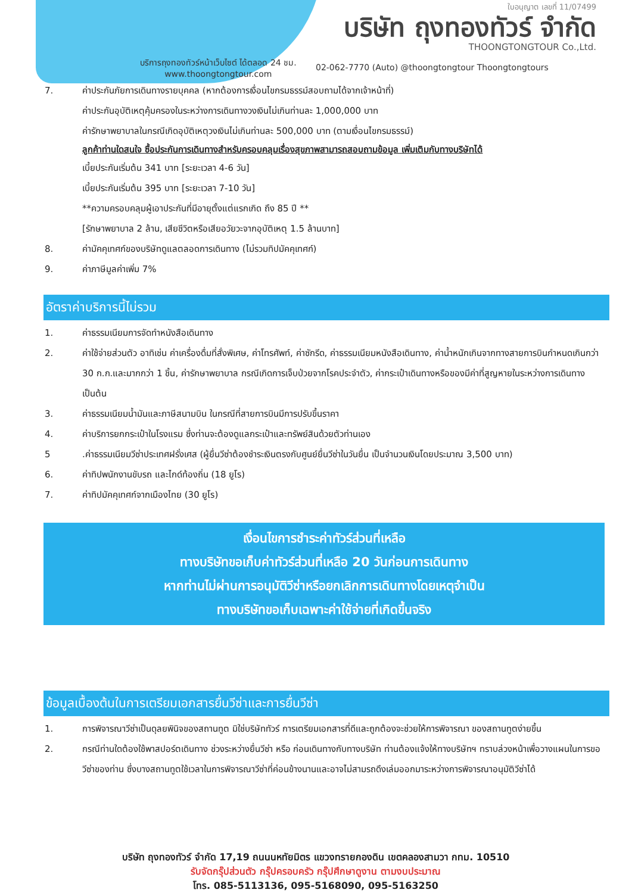ใบอนุญาต เลขที่ 11/07499
บริษัท ถุงทองทัวร์ จำกัด
THOONGTONGTOUR Co.,Ltd.
บริการถุงทองทัวร์หน้าเว็บไซต์ ได้ตลอด 24 ชม.
www.thoongtongtour.com
02-062-7770 (Auto) @thoongtongtour Thoongtongtours
7. ค่าประกันภัยการเดินทางรายบุคคล (หากต้องการเงื่อนไขกรมธรรม์สอบถามได้จากเจ้าหน้าที่)
ค่าประกันอุบัติเหตุคุ้มครองในระหว่างการเดินทางวงเงินไม่เกินท่านละ 1,000,000 บาท
ค่ารักษาพยาบาลในกรณีเกิดอุบัติเหตุวงเงินไม่เกินท่านละ 500,000 บาท (ตามเงื่อนไขกรมธรรม์)
ลูกค้าท่านใดสนใจ ซื้อประกันการเดินทางสำหรับครอบคลุมเรื่องสุขภาพสามารถสอบถามข้อมูล เพิ่มเติมกับทางบริษัทได้
เบี้ยประกันเริ่มต้น 341 บาท [ระยะเวลา 4-6 วัน]
เบี้ยประกันเริ่มต้น 395 บาท [ระยะเวลา 7-10 วัน]
**ความครอบคลุมผู้เอาประกันที่มีอายุตั้งแต่แรกเกิด ถึง 85 ปี **
[รักษาพยาบาล 2 ล้าน, เสียชีวิตหรือเสียอวัยวะจากอุบัติเหตุ 1.5 ล้านบาท]
8. ค่ามัคคุเทศก์ของบริษัทดูแลตลอดการเดินทาง (ไม่รวมทิปมัคคุเทศก์)
9. ค่าภาษีมูลค่าเพิ่ม 7%
อัตราค่าบริการนี้ไม่รวม
1. ค่าธรรมเนียมการจัดทำหนังสือเดินทาง
2. ค่าใช้จ่ายส่วนตัว อาทิเช่น ค่าเครื่องดื่มที่สั่งพิเศษ, ค่าโทรศัพท์, ค่าซักรีด, ค่าธรรมเนียมหนังสือเดินทาง, ค่าน้ำหนักเกินจากทางสายการบินกำหนดเกินกว่า 30 ก.ก.และมากกว่า 1 ชิ้น, ค่ารักษาพยาบาล กรณีเกิดการเจ็บป่วยจากโรคประจำตัว, ค่ากระเป๋าเดินทางหรือของมีค่าที่สูญหายในระหว่างการเดินทาง เป็นต้น
3. ค่าธรรมเนียมน้ำมันและภาษีสนามบิน ในกรณีที่สายการบินมีการปรับขึ้นราคา
4. ค่าบริการยกกระเป๋าในโรงแรม ซึ่งท่านจะต้องดูแลกระเป๋าและทรัพย์สินด้วยตัวท่านเอง
5 .ค่าธรรมเนียมวีซ่าประเทศฝรั่งเศส (ผู้ยื่นวีซ่าต้องชำระเงินตรงกับศูนย์ยื่นวีซ่าในวันยื่น เป็นจำนวนเงินโดยประมาณ 3,500 บาท)
6. ค่าทิปพนักงานขับรถ และไกด์ท้องถิ่น (18 ยูโร)
7. ค่าทิปมัคคุเทศก์จากเมืองไทย (30 ยูโร)
เงื่อนไขการชำระค่าทัวร์ส่วนที่เหลือ
ทางบริษัทขอเก็บค่าทัวร์ส่วนที่เหลือ 20 วันก่อนการเดินทาง
หากท่านไม่ผ่านการอนุมัติวีซ่าหรือยกเลิกการเดินทางโดยเหตุจำเป็น
ทางบริษัทขอเก็บเฉพาะค่าใช้จ่ายที่เกิดขึ้นจริง
ข้อมูลเบื้องต้นในการเตรียมเอกสารยื่นวีซ่าและการยื่นวีซ่า
1. การพิจารณาวีซ่าเป็นดุลยพินิจของสถานทูต มิใช่บริษัททัวร์ การเตรียมเอกสารที่ดีและถูกต้องจะช่วยให้การพิจารณา ของสถานทูตง่ายขึ้น
2. กรณีท่านใดต้องใช้พาสปอร์ตเดินทาง ช่วงระหว่างยื่นวีซ่า หรือ ก่อนเดินทางกับทางบริษัท ท่านต้องแจ้งให้ทางบริษัทฯ ทราบล่วงหน้าเพื่อวางแผนในการขอวีซ่าของท่าน ซึ่งบางสถานทูตใช้เวลาในการพิจารณาวีซ่าที่ค่อนข้างนานและอาจไม่สามรถดึงเล่มออกมาระหว่างการพิจารณาอนุมัติวีซ่าได้
บริษัท ถุงทองทัวร์ จำกัด 17,19 ถนนนหทัยมิตร แขวงทรายกองดิน เขตคลองสามวา กทม. 10510
รับจัดกรุ๊ปส่วนตัว กรุ๊ปครอบครัว กรุ๊ปศึกษาดูงาน ตามงบประมาณ
โทร. 085-5113136, 095-5168090, 095-5163250